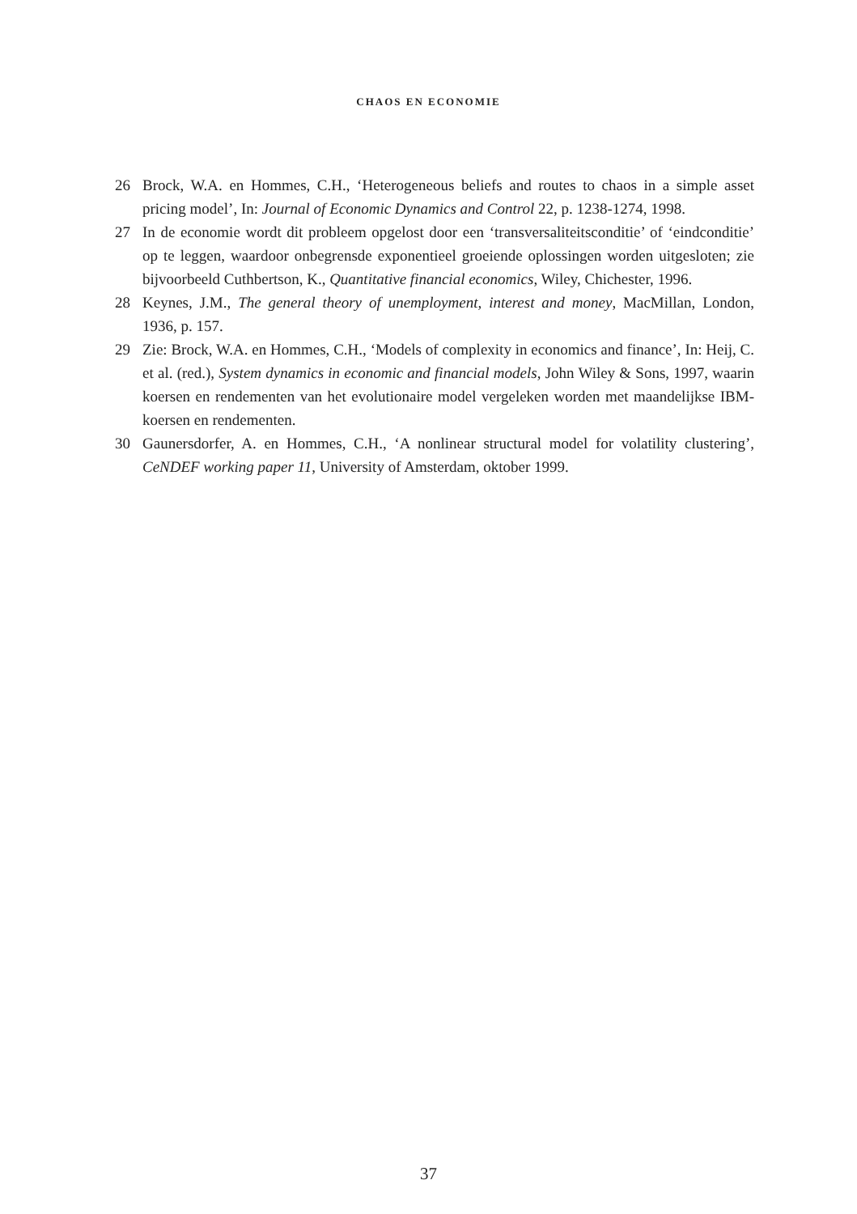CHAOS EN ECONOMIE
26 Brock, W.A. en Hommes, C.H., ‘Heterogeneous beliefs and routes to chaos in a simple asset pricing model’, In: Journal of Economic Dynamics and Control 22, p. 1238-1274, 1998.
27 In de economie wordt dit probleem opgelost door een ‘transversaliteitsconditie’ of ‘eindconditie’ op te leggen, waardoor onbegrensde exponentieel groeiende oplossingen worden uitgesloten; zie bijvoorbeeld Cuthbertson, K., Quantitative financial economics, Wiley, Chichester, 1996.
28 Keynes, J.M., The general theory of unemployment, interest and money, MacMillan, London, 1936, p. 157.
29 Zie: Brock, W.A. en Hommes, C.H., ‘Models of complexity in economics and finance’, In: Heij, C. et al. (red.), System dynamics in economic and financial models, John Wiley & Sons, 1997, waarin koersen en rendementen van het evolutionaire model vergeleken worden met maandelijkse IBM-koersen en rendementen.
30 Gaunersdorfer, A. en Hommes, C.H., ‘A nonlinear structural model for volatility clus­tering’, CeNDEF working paper 11, University of Amsterdam, oktober 1999.
37